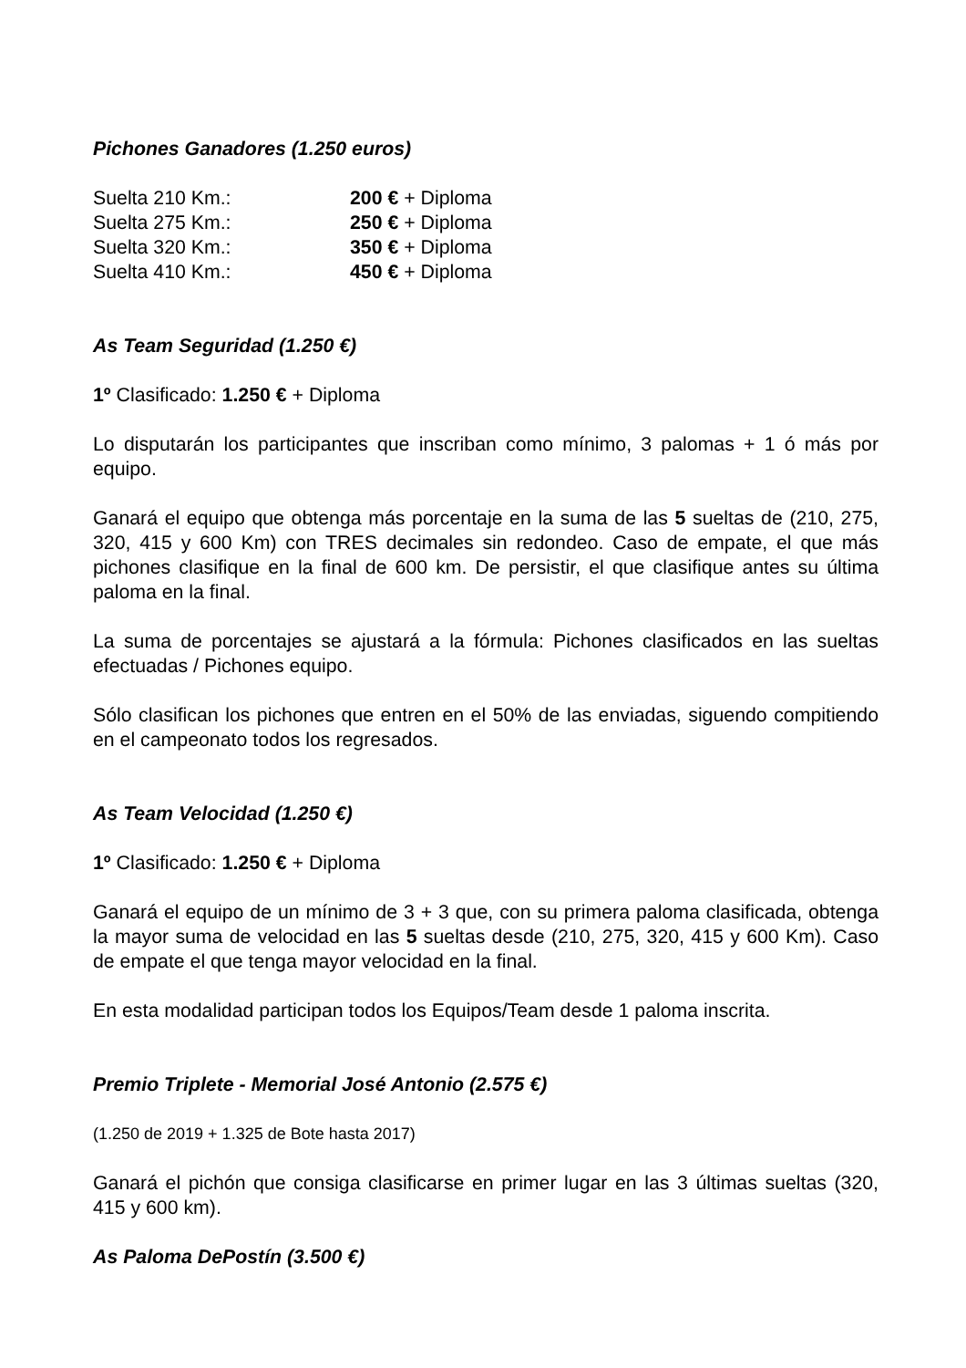Pichones Ganadores (1.250 euros)
Suelta 210 Km.: 200 € + Diploma
Suelta 275 Km.: 250 € + Diploma
Suelta 320 Km.: 350 € + Diploma
Suelta 410 Km.: 450 € + Diploma
As Team Seguridad (1.250 €)
1º Clasificado: 1.250 € + Diploma
Lo disputarán los participantes que inscriban como mínimo, 3 palomas + 1 ó más por equipo.
Ganará el equipo que obtenga más porcentaje en la suma de las 5 sueltas de (210, 275, 320, 415 y 600 Km) con TRES decimales sin redondeo. Caso de empate, el que más pichones clasifique en la final de 600 km. De persistir, el que clasifique antes su última paloma en la final.
La suma de porcentajes se ajustará a la fórmula: Pichones clasificados en las sueltas efectuadas / Pichones equipo.
Sólo clasifican los pichones que entren en el 50% de las enviadas, siguendo compitiendo en el campeonato todos los regresados.
As Team Velocidad (1.250 €)
1º Clasificado: 1.250 € + Diploma
Ganará el equipo de un mínimo de 3 + 3 que, con su primera paloma clasificada, obtenga la mayor suma de velocidad en las 5 sueltas desde (210, 275, 320, 415 y 600 Km). Caso de empate el que tenga mayor velocidad en la final.
En esta modalidad participan todos los Equipos/Team desde 1 paloma inscrita.
Premio Triplete - Memorial José Antonio (2.575 €)
(1.250 de 2019 + 1.325 de Bote hasta 2017)
Ganará el pichón que consiga clasificarse en primer lugar en las 3 últimas sueltas (320, 415 y 600 km).
As Paloma DePostín (3.500 €)